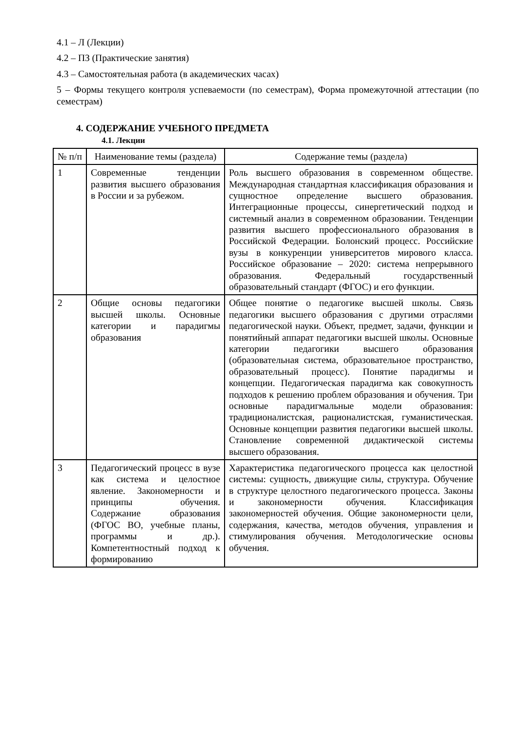4.1 – Л (Лекции)
4.2 – ПЗ (Практические занятия)
4.3 – Самостоятельная работа (в академических часах)
5 – Формы текущего контроля успеваемости (по семестрам), Форма промежуточной аттестации (по семестрам)
4. СОДЕРЖАНИЕ УЧЕБНОГО ПРЕДМЕТА
4.1. Лекции
| № п/п | Наименование темы (раздела) | Содержание темы (раздела) |
| --- | --- | --- |
| 1 | Современные тенденции развития высшего образования в России и за рубежом. | Роль высшего образования в современном обществе. Международная стандартная классификация образования и сущностное определение высшего образования. Интеграционные процессы, синергетический подход и системный анализ в современном образовании. Тенденции развития высшего профессионального образования в Российской Федерации. Болонский процесс. Российские вузы в конкуренции университетов мирового класса. Российское образование – 2020: система непрерывного образования. Федеральный государственный образовательный стандарт (ФГОС) и его функции. |
| 2 | Общие основы педагогики высшей школы. Основные категории и парадигмы образования | Общее понятие о педагогике высшей школы. Связь педагогики высшего образования с другими отраслями педагогической науки. Объект, предмет, задачи, функции и понятийный аппарат педагогики высшей школы. Основные категории педагогики высшего образования (образовательная система, образовательное пространство, образовательный процесс). Понятие парадигмы и концепции. Педагогическая парадигма как совокупность подходов к решению проблем образования и обучения. Три основные парадигмальные модели образования: традиционалистская, рационалистская, гуманистическая. Основные концепции развития педагогики высшей школы. Становление современной дидактической системы высшего образования. |
| 3 | Педагогический процесс в вузе как система и целостное явление. Закономерности и принципы обучения. Содержание образования (ФГОС ВО, учебные планы, программы и др.). Компетентностный подход к формированию | Характеристика педагогического процесса как целостной системы: сущность, движущие силы, структура. Обучение в структуре целостного педагогического процесса. Законы и закономерности обучения. Классификация закономерностей обучения. Общие закономерности цели, содержания, качества, методов обучения, управления и стимулирования обучения. Методологические основы обучения. |